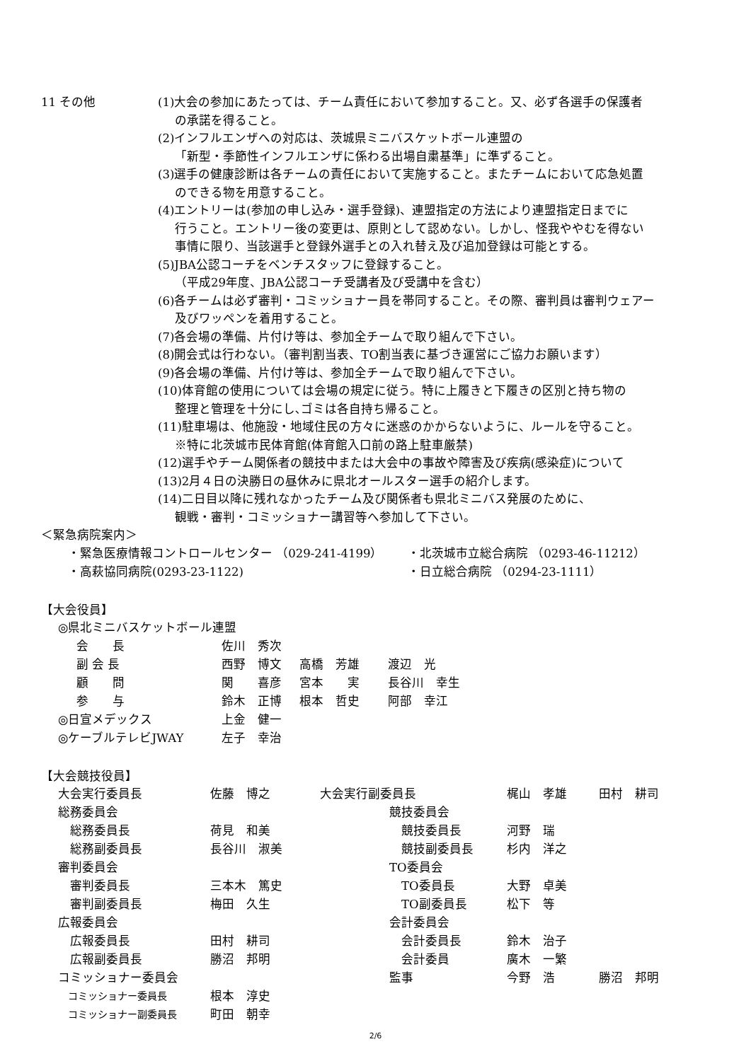11 その他 (1)大会の参加にあたっては、チーム責任において参加すること。又、必ず各選手の保護者
の承諾を得ること。
(2)インフルエンザへの対応は、茨城県ミニバスケットボール連盟の
「新型・季節性インフルエンザに係わる出場自粛基準」に準ずること。
(3)選手の健康診断は各チームの責任において実施すること。またチームにおいて応急処置
のできる物を用意すること。
(4)エントリーは(参加の申し込み・選手登録)、連盟指定の方法により連盟指定日までに
行うこと。エントリー後の変更は、原則として認めない。しかし、怪我ややむを得ない
事情に限り、当該選手と登録外選手との入れ替え及び追加登録は可能とする。
(5)JBA公認コーチをベンチスタッフに登録すること。
（平成29年度、JBA公認コーチ受講者及び受講中を含む）
(6)各チームは必ず審判・コミッショナー員を帯同すること。その際、審判員は審判ウェアー
及びワッペンを着用すること。
(7)各会場の準備、片付け等は、参加全チームで取り組んで下さい。
(8)開会式は行わない。（審判割当表、TO割当表に基づき運営にご協力お願います）
(9)各会場の準備、片付け等は、参加全チームで取り組んで下さい。
(10)体育館の使用については会場の規定に従う。特に上履きと下履きの区別と持ち物の
整理と管理を十分にし､ゴミは各自持ち帰ること。
(11)駐車場は、他施設・地域住民の方々に迷惑のかからないように、ルールを守ること。
※特に北茨城市民体育館(体育館入口前の路上駐車厳禁)
(12)選手やチーム関係者の競技中または大会中の事故や障害及び疾病(感染症)について
(13)2月４日の決勝日の昼休みに県北オールスター選手の紹介します。
(14)二日目以降に残れなかったチーム及び関係者も県北ミニバス発展のために、
観戦・審判・コミッショナー講習等へ参加して下さい。
＜緊急病院案内＞
| ・緊急医療情報コントロールセンター （029-241-4199） | ・北茨城市立総合病院 （0293-46-11212） |
| ・高萩協同病院(0293-23-1122) | ・日立総合病院 （0294-23-1111） |
【大会役員】
◎県北ミニバスケットボール連盟
| 会 長 | 佐川 秀次 | | |
| 副 会 長 | 西野 博文 | 高橋 芳雄 | 渡辺 光 |
| 顧 問 | 関 喜彦 | 宮本 実 | 長谷川 幸生 |
| 参 与 | 鈴木 正博 | 根本 哲史 | 阿部 幸江 |
| ◎日宣メデックス | 上金 健一 |
| ◎ケーブルテレビJWAY | 左子 幸治 |
【大会競技役員】
| 大会実行委員長 | 佐藤 博之 | 大会実行副委員長 | | 梶山 孝雄 | 田村 耕司 |
| 総務委員会 | | | 競技委員会 | | |
| 総務委員長 | 荷見 和美 | | 競技委員長 | 河野 瑞 | |
| 総務副委員長 | 長谷川 淑美 | | 競技副委員長 | 杉内 洋之 | |
| 審判委員会 | | | TO委員会 | | |
| 審判委員長 | 三本木 篤史 | | TO委員長 | 大野 卓美 | |
| 審判副委員長 | 梅田 久生 | | TO副委員長 | 松下 等 | |
| 広報委員会 | | | 会計委員会 | | |
| 広報委員長 | 田村 耕司 | | 会計委員長 | 鈴木 治子 | |
| 広報副委員長 | 勝沼 邦明 | | 会計委員 | 廣木 一繁 | |
| コミッショナー委員会 | | | 監事 | 今野 浩 | 勝沼 邦明 |
| コミッショナー委員長 | 根本 淳史 | | | | |
| コミッショナー副委員長 | 町田 朝幸 | | | | |
2/6